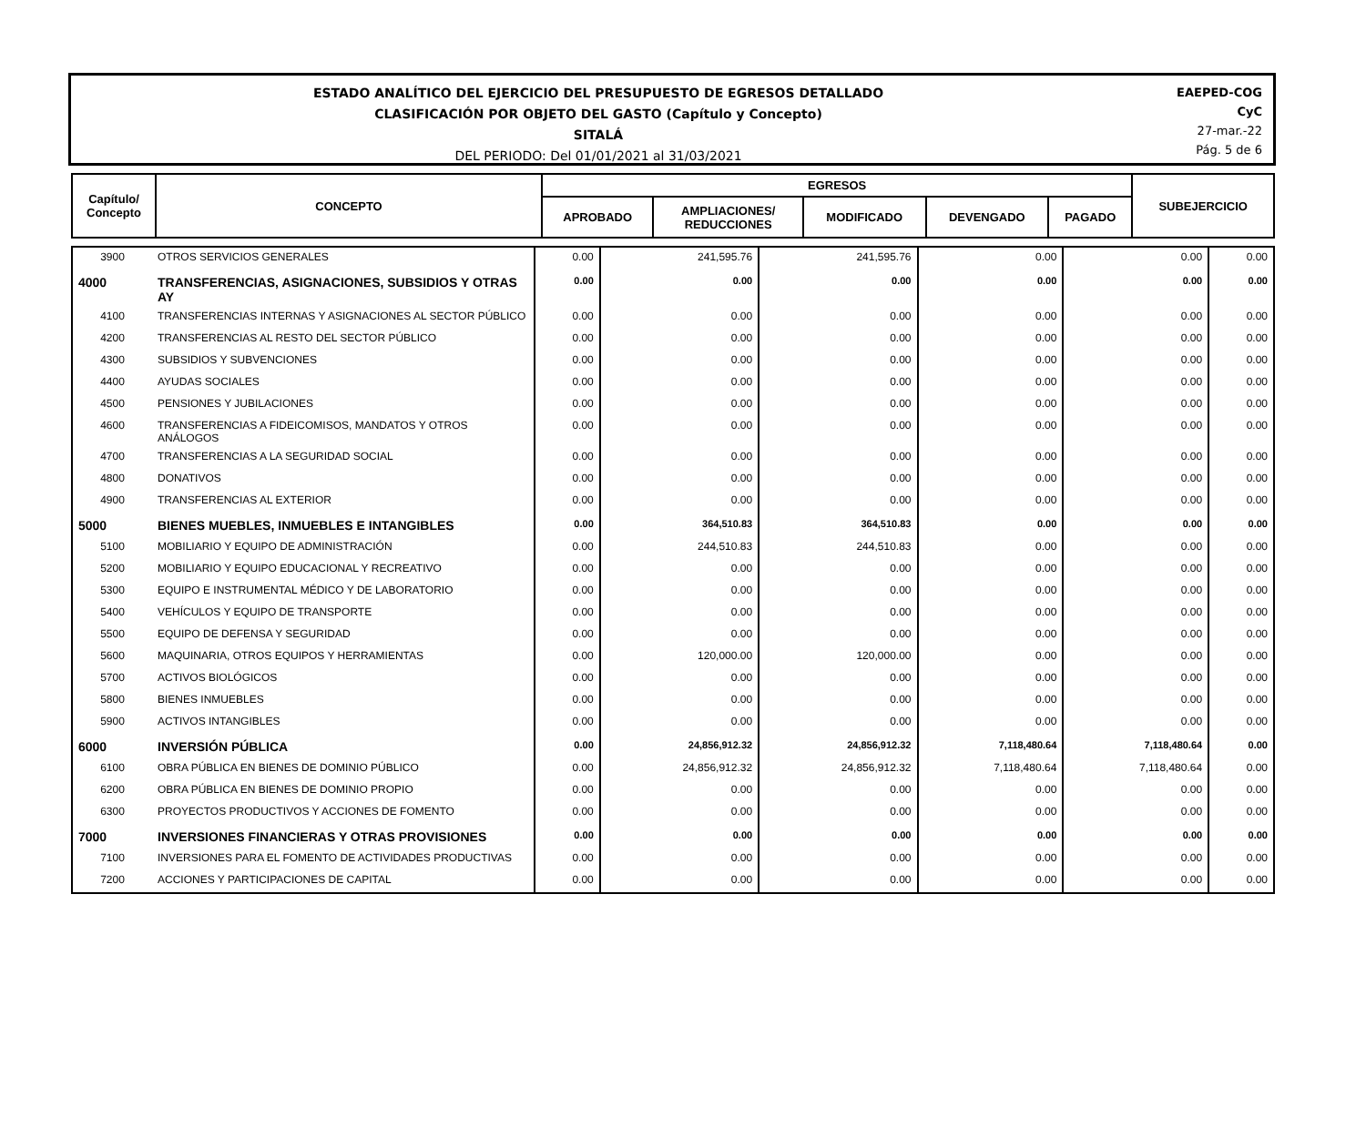ESTADO ANALÍTICO DEL EJERCICIO DEL PRESUPUESTO DE EGRESOS DETALLADO
CLASIFICACIÓN POR OBJETO DEL GASTO (Capítulo y Concepto)
SITALÁ
DEL PERIODO: Del 01/01/2021 al 31/03/2021
EAEPED-COG
CyC
27-mar.-22
Pág. 5 de 6
| Capítulo/ Concepto | CONCEPTO | EGRESOS | | | | | SUBEJERCICIO |
| --- | --- | --- | --- | --- | --- | --- | --- |
| | | APROBADO | AMPLIACIONES/ REDUCCIONES | MODIFICADO | DEVENGADO | PAGADO | |
| 3900 | OTROS SERVICIOS GENERALES | 0.00 | 241,595.76 | 241,595.76 | 0.00 | 0.00 | 0.00 |
| 4000 | TRANSFERENCIAS, ASIGNACIONES, SUBSIDIOS Y OTRAS AY | 0.00 | 0.00 | 0.00 | 0.00 | 0.00 | 0.00 |
| 4100 | TRANSFERENCIAS INTERNAS Y ASIGNACIONES AL SECTOR PÚBLICO | 0.00 | 0.00 | 0.00 | 0.00 | 0.00 | 0.00 |
| 4200 | TRANSFERENCIAS AL RESTO DEL SECTOR PÚBLICO | 0.00 | 0.00 | 0.00 | 0.00 | 0.00 | 0.00 |
| 4300 | SUBSIDIOS Y SUBVENCIONES | 0.00 | 0.00 | 0.00 | 0.00 | 0.00 | 0.00 |
| 4400 | AYUDAS SOCIALES | 0.00 | 0.00 | 0.00 | 0.00 | 0.00 | 0.00 |
| 4500 | PENSIONES Y JUBILACIONES | 0.00 | 0.00 | 0.00 | 0.00 | 0.00 | 0.00 |
| 4600 | TRANSFERENCIAS A FIDEICOMISOS, MANDATOS Y OTROS ANÁLOGOS | 0.00 | 0.00 | 0.00 | 0.00 | 0.00 | 0.00 |
| 4700 | TRANSFERENCIAS A LA SEGURIDAD SOCIAL | 0.00 | 0.00 | 0.00 | 0.00 | 0.00 | 0.00 |
| 4800 | DONATIVOS | 0.00 | 0.00 | 0.00 | 0.00 | 0.00 | 0.00 |
| 4900 | TRANSFERENCIAS AL EXTERIOR | 0.00 | 0.00 | 0.00 | 0.00 | 0.00 | 0.00 |
| 5000 | BIENES MUEBLES, INMUEBLES E INTANGIBLES | 0.00 | 364,510.83 | 364,510.83 | 0.00 | 0.00 | 0.00 |
| 5100 | MOBILIARIO Y EQUIPO DE ADMINISTRACIÓN | 0.00 | 244,510.83 | 244,510.83 | 0.00 | 0.00 | 0.00 |
| 5200 | MOBILIARIO Y EQUIPO EDUCACIONAL Y RECREATIVO | 0.00 | 0.00 | 0.00 | 0.00 | 0.00 | 0.00 |
| 5300 | EQUIPO E INSTRUMENTAL MÉDICO Y DE LABORATORIO | 0.00 | 0.00 | 0.00 | 0.00 | 0.00 | 0.00 |
| 5400 | VEHÍCULOS Y EQUIPO DE TRANSPORTE | 0.00 | 0.00 | 0.00 | 0.00 | 0.00 | 0.00 |
| 5500 | EQUIPO DE DEFENSA Y SEGURIDAD | 0.00 | 0.00 | 0.00 | 0.00 | 0.00 | 0.00 |
| 5600 | MAQUINARIA, OTROS EQUIPOS Y HERRAMIENTAS | 0.00 | 120,000.00 | 120,000.00 | 0.00 | 0.00 | 0.00 |
| 5700 | ACTIVOS BIOLÓGICOS | 0.00 | 0.00 | 0.00 | 0.00 | 0.00 | 0.00 |
| 5800 | BIENES INMUEBLES | 0.00 | 0.00 | 0.00 | 0.00 | 0.00 | 0.00 |
| 5900 | ACTIVOS INTANGIBLES | 0.00 | 0.00 | 0.00 | 0.00 | 0.00 | 0.00 |
| 6000 | INVERSIÓN PÚBLICA | 0.00 | 24,856,912.32 | 24,856,912.32 | 7,118,480.64 | 7,118,480.64 | 0.00 |
| 6100 | OBRA PÚBLICA EN BIENES DE DOMINIO PÚBLICO | 0.00 | 24,856,912.32 | 24,856,912.32 | 7,118,480.64 | 7,118,480.64 | 0.00 |
| 6200 | OBRA PÚBLICA EN BIENES DE DOMINIO PROPIO | 0.00 | 0.00 | 0.00 | 0.00 | 0.00 | 0.00 |
| 6300 | PROYECTOS PRODUCTIVOS Y ACCIONES DE FOMENTO | 0.00 | 0.00 | 0.00 | 0.00 | 0.00 | 0.00 |
| 7000 | INVERSIONES FINANCIERAS Y OTRAS PROVISIONES | 0.00 | 0.00 | 0.00 | 0.00 | 0.00 | 0.00 |
| 7100 | INVERSIONES PARA EL FOMENTO DE ACTIVIDADES PRODUCTIVAS | 0.00 | 0.00 | 0.00 | 0.00 | 0.00 | 0.00 |
| 7200 | ACCIONES Y PARTICIPACIONES DE CAPITAL | 0.00 | 0.00 | 0.00 | 0.00 | 0.00 | 0.00 |